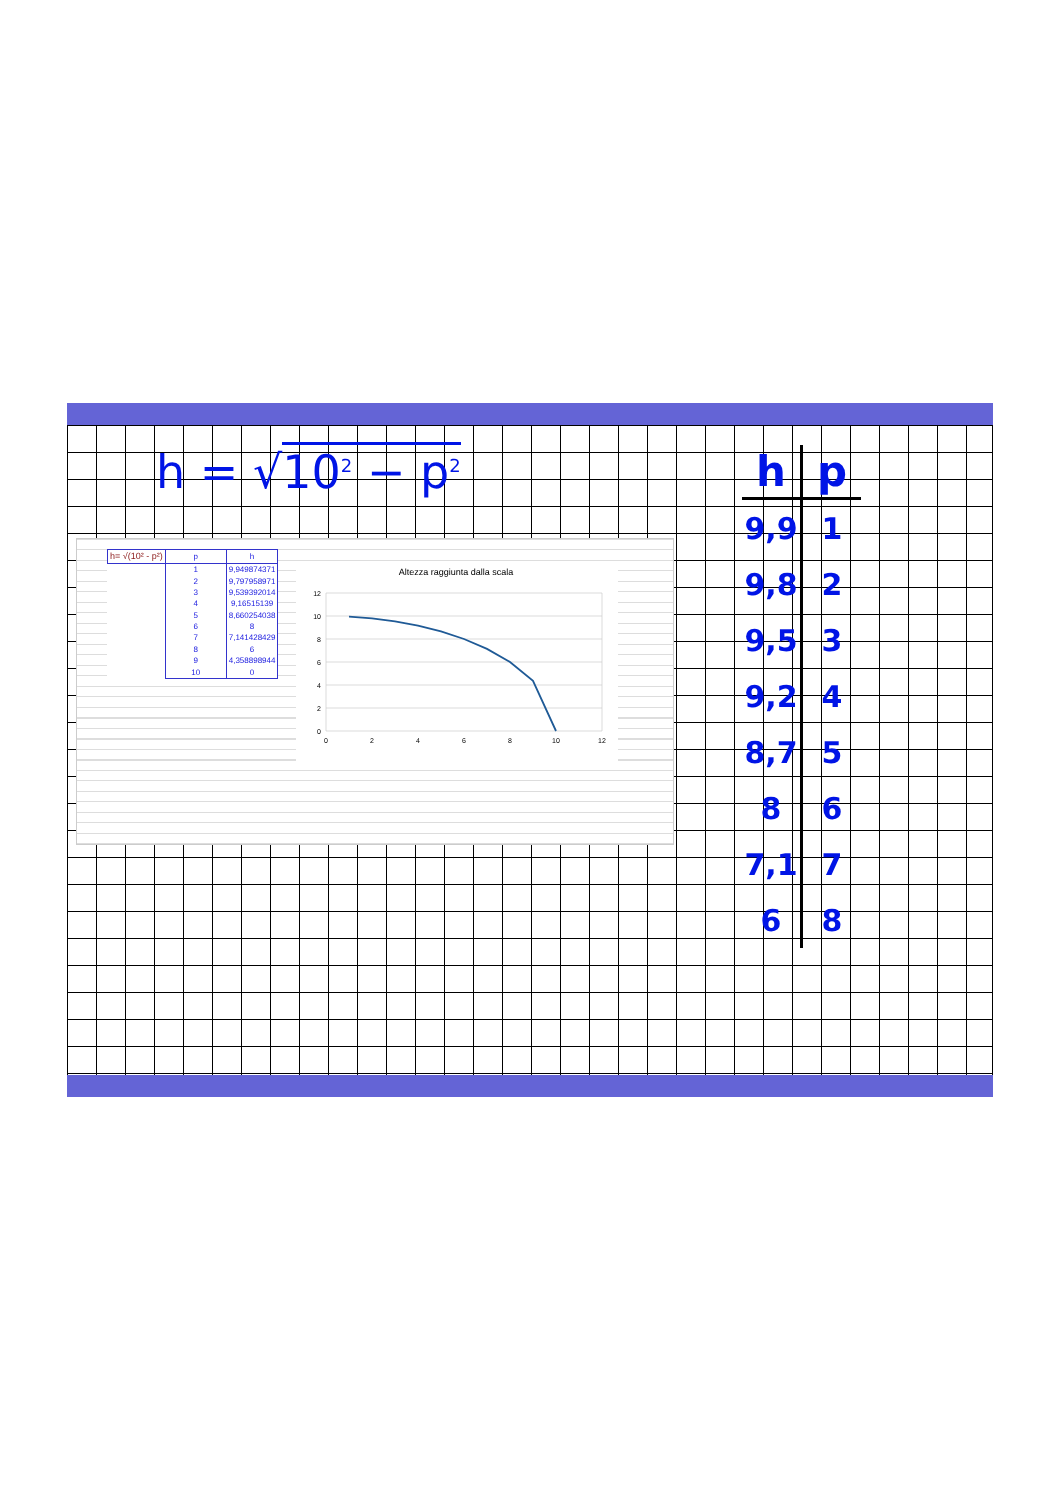h = √10<sup>2</sup> − p<sup>2</sup>
| h= √(10² - p²) | p | h |
| | 1 | 9,949874371 |
| | 2 | 9,797958971 |
| | 3 | 9,539392014 |
| | 4 | 9,16515139 |
| | 5 | 8,660254038 |
| | 6 | 8 |
| | 7 | 7,141428429 |
| | 8 | 6 |
| | 9 | 4,358898944 |
| | 10 | 0 |
Altezza raggiunta dalla scala
12
10
8
6
4
2
0
0
2
4
6
8
10
12
| h | p |
| --- | --- |
| 9,9 | 1 |
| 9,8 | 2 |
| 9,5 | 3 |
| 9,2 | 4 |
| 8,7 | 5 |
| 8 | 6 |
| 7,1 | 7 |
| 6 | 8 |